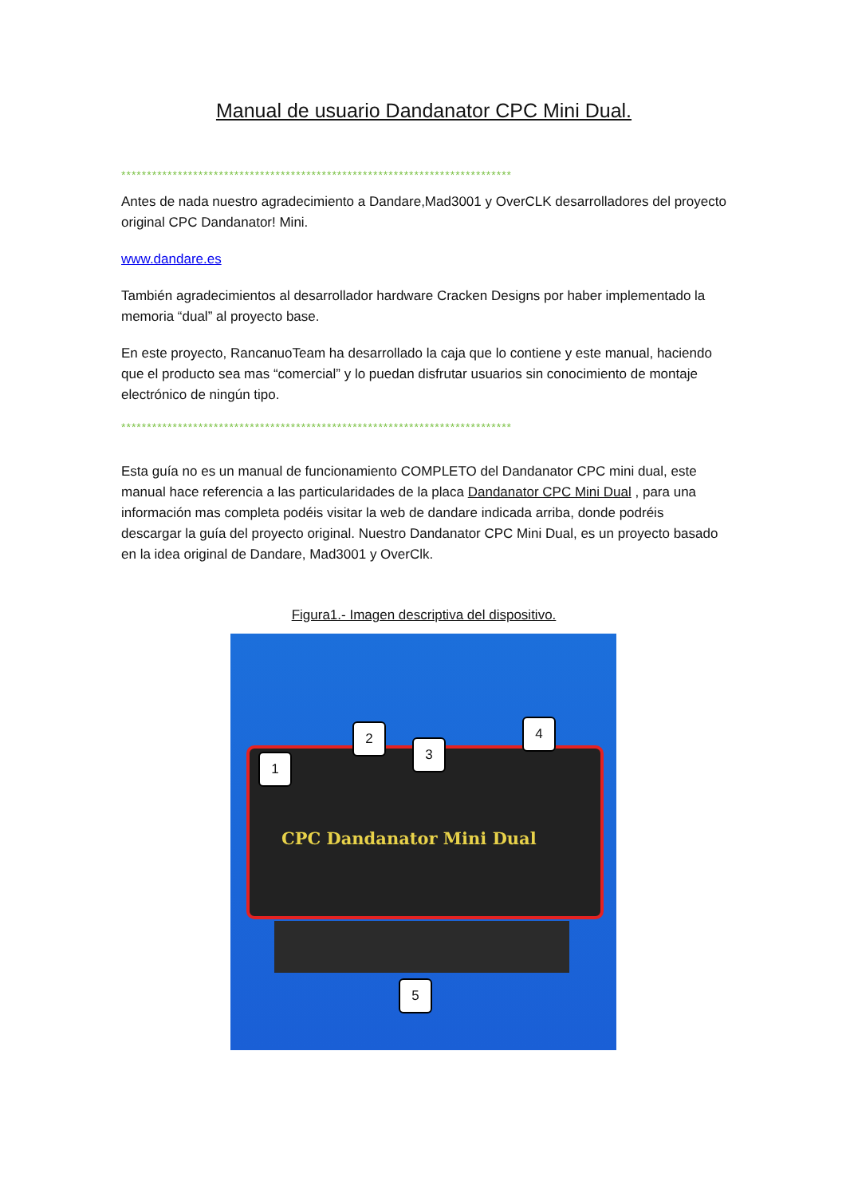Manual de usuario Dandanator CPC Mini Dual.
****************************************************************************
Antes de nada nuestro agradecimiento a Dandare,Mad3001 y OverCLK desarrolladores del proyecto original CPC Dandanator! Mini.
www.dandare.es
También agradecimientos al desarrollador hardware Cracken Designs por haber implementado la memoria “dual” al proyecto base.
En este proyecto, RancanuoTeam ha desarrollado la caja que lo contiene y este manual, haciendo que el producto sea mas “comercial” y lo puedan disfrutar usuarios sin conocimiento de montaje electrónico de ningún tipo.
****************************************************************************
Esta guía no es un manual de funcionamiento COMPLETO del Dandanator CPC mini dual, este manual hace referencia a las particularidades de la placa Dandanator CPC Mini Dual , para una información mas completa podéis visitar la web de dandare indicada arriba, donde podréis descargar la guía del proyecto original. Nuestro Dandanator CPC Mini Dual, es un proyecto basado en la idea original de Dandare, Mad3001 y OverClk.
Figura1.- Imagen descriptiva del dispositivo.
CPC Dandanator Mini Dual 1
2
3
4
5